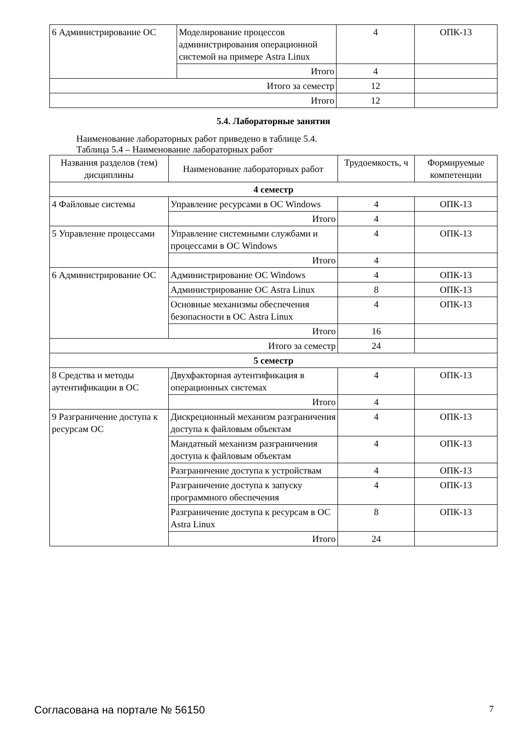| 6 Администрирование ОС | Моделирование процессов администрирования операционной системой на примере Astra Linux | 4 | ОПК-13 |
| | Итого | 4 | |
| Итого за семестр | | 12 | |
| Итого | | 12 | |
5.4. Лабораторные занятия
Наименование лабораторных работ приведено в таблице 5.4.
Таблица 5.4 – Наименование лабораторных работ
| Названия разделов (тем) дисциплины | Наименование лабораторных работ | Трудоемкость, ч | Формируемые компетенции |
| --- | --- | --- | --- |
| 4 семестр | | | |
| 4 Файловые системы | Управление ресурсами в ОС Windows | 4 | ОПК-13 |
| | Итого | 4 | |
| 5 Управление процессами | Управление системными службами и процессами в ОС Windows | 4 | ОПК-13 |
| | Итого | 4 | |
| 6 Администрирование ОС | Администрирование ОС Windows | 4 | ОПК-13 |
| | Администрирование ОС Astra Linux | 8 | ОПК-13 |
| | Основные механизмы обеспечения безопасности в ОС Astra Linux | 4 | ОПК-13 |
| | Итого | 16 | |
| Итого за семестр | | 24 | |
| 5 семестр | | | |
| 8 Средства и методы аутентификации в ОС | Двухфакторная аутентификация в операционных системах | 4 | ОПК-13 |
| | Итого | 4 | |
| 9 Разграничение доступа к ресурсам ОС | Дискреционный механизм разграничения доступа к файловым объектам | 4 | ОПК-13 |
| | Мандатный механизм разграничения доступа к файловым объектам | 4 | ОПК-13 |
| | Разграничение доступа к устройствам | 4 | ОПК-13 |
| | Разграничение доступа к запуску программного обеспечения | 4 | ОПК-13 |
| | Разграничение доступа к ресурсам в ОС Astra Linux | 8 | ОПК-13 |
| | Итого | 24 | |
Согласована на портале № 56150 7